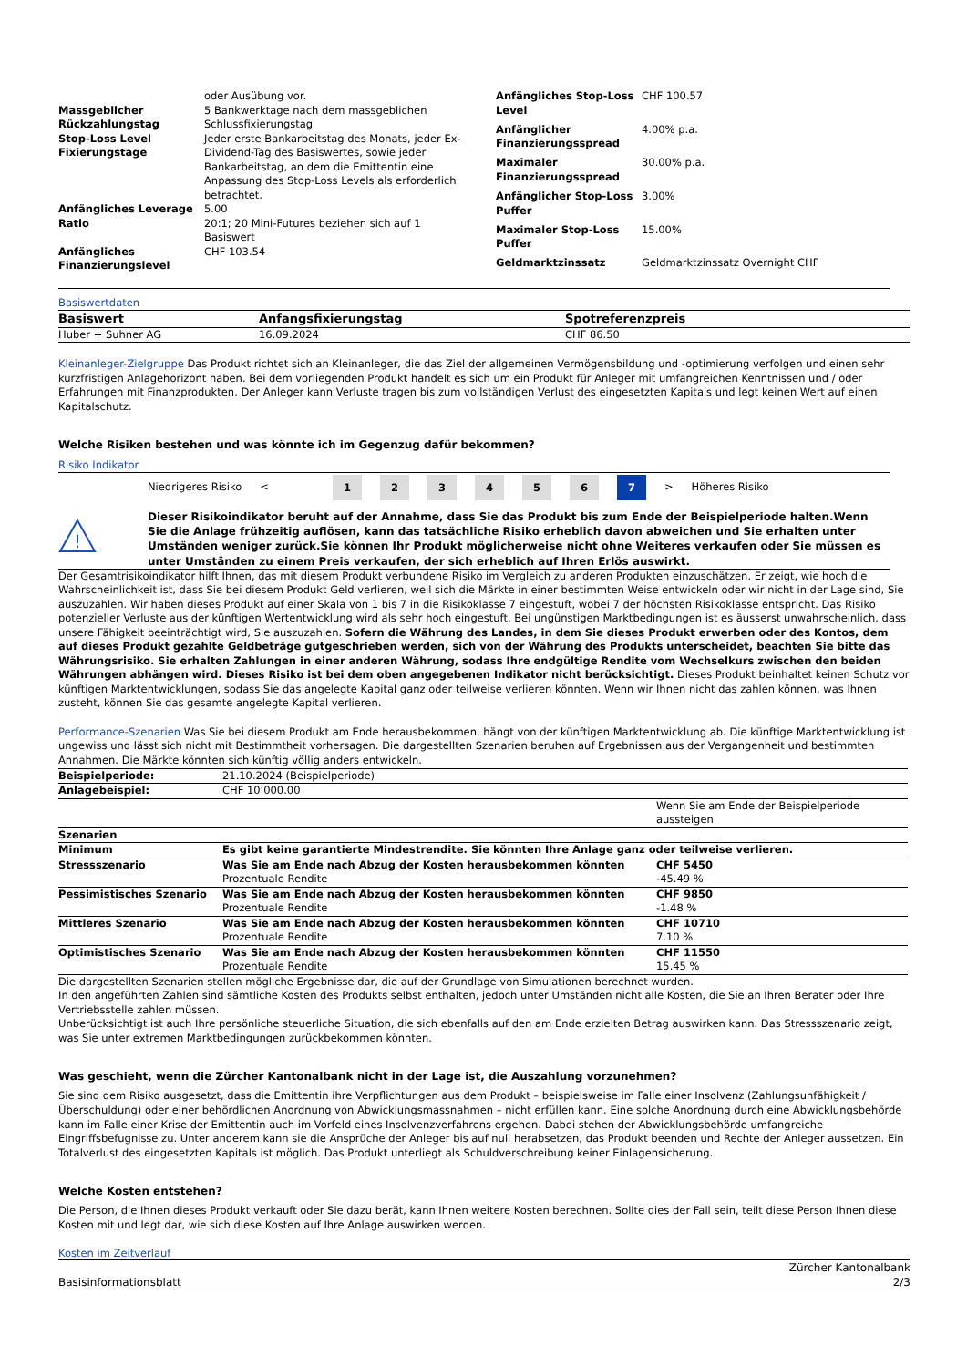| | oder Ausübung vor. |
| Massgeblicher Rückzahlungstag | 5 Bankwerktage nach dem massgeblichen Schlussfixierungstag |
| Stop-Loss Level Fixierungstage | Jeder erste Bankarbeitstag des Monats, jeder Ex-Dividend-Tag des Basiswertes, sowie jeder Bankarbeitstag, an dem die Emittentin eine Anpassung des Stop-Loss Levels als erforderlich betrachtet. |
| Anfängliches Leverage | 5.00 |
| Ratio | 20:1; 20 Mini-Futures beziehen sich auf 1 Basiswert |
| Anfängliches Finanzierungslevel | CHF 103.54 |
| Anfängliches Stop-Loss Level | CHF 100.57 |
| Anfänglicher Finanzierungsspread | 4.00% p.a. |
| Maximaler Finanzierungsspread | 30.00% p.a. |
| Anfänglicher Stop-Loss Puffer | 3.00% |
| Maximaler Stop-Loss Puffer | 15.00% |
| Geldmarktzinssatz | Geldmarktzinssatz Overnight CHF |
Basiswertdaten
| Basiswert | Anfangsfixierungstag | Spotreferenzpreis |
| --- | --- | --- |
| Huber + Suhner AG | 16.09.2024 | CHF 86.50 |
Kleinanleger-Zielgruppe Das Produkt richtet sich an Kleinanleger, die das Ziel der allgemeinen Vermögensbildung und -optimierung verfolgen und einen sehr kurzfristigen Anlagehorizont haben. Bei dem vorliegenden Produkt handelt es sich um ein Produkt für Anleger mit umfangreichen Kenntnissen und / oder Erfahrungen mit Finanzprodukten. Der Anleger kann Verluste tragen bis zum vollständigen Verlust des eingesetzten Kapitals und legt keinen Wert auf einen Kapitalschutz.
Welche Risiken bestehen und was könnte ich im Gegenzug dafür bekommen?
Risiko Indikator
| Niedrigeres Risiko | < | | 1 | 2 | 3 | 4 | 5 | 6 | 7 | > | Höheres Risiko |
!
Dieser Risikoindikator beruht auf der Annahme, dass Sie das Produkt bis zum Ende der Beispielperiode halten.Wenn Sie die Anlage frühzeitig auflösen, kann das tatsächliche Risiko erheblich davon abweichen und Sie erhalten unter Umständen weniger zurück.Sie können Ihr Produkt möglicherweise nicht ohne Weiteres verkaufen oder Sie müssen es unter Umständen zu einem Preis verkaufen, der sich erheblich auf Ihren Erlös auswirkt.
Der Gesamtrisikoindikator hilft Ihnen, das mit diesem Produkt verbundene Risiko im Vergleich zu anderen Produkten einzuschätzen. Er zeigt, wie hoch die Wahrscheinlichkeit ist, dass Sie bei diesem Produkt Geld verlieren, weil sich die Märkte in einer bestimmten Weise entwickeln oder wir nicht in der Lage sind, Sie auszuzahlen. Wir haben dieses Produkt auf einer Skala von 1 bis 7 in die Risikoklasse 7 eingestuft, wobei 7 der höchsten Risikoklasse entspricht. Das Risiko potenzieller Verluste aus der künftigen Wertentwicklung wird als sehr hoch eingestuft. Bei ungünstigen Marktbedingungen ist es äusserst unwahrscheinlich, dass unsere Fähigkeit beeinträchtigt wird, Sie auszuzahlen. Sofern die Währung des Landes, in dem Sie dieses Produkt erwerben oder des Kontos, dem auf dieses Produkt gezahlte Geldbeträge gutgeschrieben werden, sich von der Währung des Produkts unterscheidet, beachten Sie bitte das Währungsrisiko. Sie erhalten Zahlungen in einer anderen Währung, sodass Ihre endgültige Rendite vom Wechselkurs zwischen den beiden Währungen abhängen wird. Dieses Risiko ist bei dem oben angegebenen Indikator nicht berücksichtigt. Dieses Produkt beinhaltet keinen Schutz vor künftigen Marktentwicklungen, sodass Sie das angelegte Kapital ganz oder teilweise verlieren könnten. Wenn wir Ihnen nicht das zahlen können, was Ihnen zusteht, können Sie das gesamte angelegte Kapital verlieren.
Performance-Szenarien Was Sie bei diesem Produkt am Ende herausbekommen, hängt von der künftigen Marktentwicklung ab. Die künftige Marktentwicklung ist ungewiss und lässt sich nicht mit Bestimmtheit vorhersagen. Die dargestellten Szenarien beruhen auf Ergebnissen aus der Vergangenheit und bestimmten Annahmen. Die Märkte könnten sich künftig völlig anders entwickeln.
| Beispielperiode: | 21.10.2024 (Beispielperiode) | |
| Anlagebeispiel: | CHF 10’000.00 | |
| | | Wenn Sie am Ende der Beispielperiode aussteigen |
| Szenarien | | |
| Minimum | Es gibt keine garantierte Mindestrendite. Sie könnten Ihre Anlage ganz oder teilweise verlieren. | |
| Stressszenario | Was Sie am Ende nach Abzug der Kosten herausbekommen könnten Prozentuale Rendite | CHF 5450 -45.49 % |
| Pessimistisches Szenario | Was Sie am Ende nach Abzug der Kosten herausbekommen könnten Prozentuale Rendite | CHF 9850 -1.48 % |
| Mittleres Szenario | Was Sie am Ende nach Abzug der Kosten herausbekommen könnten Prozentuale Rendite | CHF 10710 7.10 % |
| Optimistisches Szenario | Was Sie am Ende nach Abzug der Kosten herausbekommen könnten Prozentuale Rendite | CHF 11550 15.45 % |
Die dargestellten Szenarien stellen mögliche Ergebnisse dar, die auf der Grundlage von Simulationen berechnet wurden.
In den angeführten Zahlen sind sämtliche Kosten des Produkts selbst enthalten, jedoch unter Umständen nicht alle Kosten, die Sie an Ihren Berater oder Ihre Vertriebsstelle zahlen müssen.
Unberücksichtigt ist auch Ihre persönliche steuerliche Situation, die sich ebenfalls auf den am Ende erzielten Betrag auswirken kann. Das Stressszenario zeigt, was Sie unter extremen Marktbedingungen zurückbekommen könnten.
Was geschieht, wenn die Zürcher Kantonalbank nicht in der Lage ist, die Auszahlung vorzunehmen?
Sie sind dem Risiko ausgesetzt, dass die Emittentin ihre Verpflichtungen aus dem Produkt – beispielsweise im Falle einer Insolvenz (Zahlungsunfähigkeit / Überschuldung) oder einer behördlichen Anordnung von Abwicklungsmassnahmen – nicht erfüllen kann. Eine solche Anordnung durch eine Abwicklungsbehörde kann im Falle einer Krise der Emittentin auch im Vorfeld eines Insolvenzverfahrens ergehen. Dabei stehen der Abwicklungsbehörde umfangreiche Eingriffsbefugnisse zu. Unter anderem kann sie die Ansprüche der Anleger bis auf null herabsetzen, das Produkt beenden und Rechte der Anleger aussetzen. Ein Totalverlust des eingesetzten Kapitals ist möglich. Das Produkt unterliegt als Schuldverschreibung keiner Einlagensicherung.
Welche Kosten entstehen?
Die Person, die Ihnen dieses Produkt verkauft oder Sie dazu berät, kann Ihnen weitere Kosten berechnen. Sollte dies der Fall sein, teilt diese Person Ihnen diese Kosten mit und legt dar, wie sich diese Kosten auf Ihre Anlage auswirken werden.
Kosten im Zeitverlauf
Basisinformationsblatt Zürcher Kantonalbank
2/3